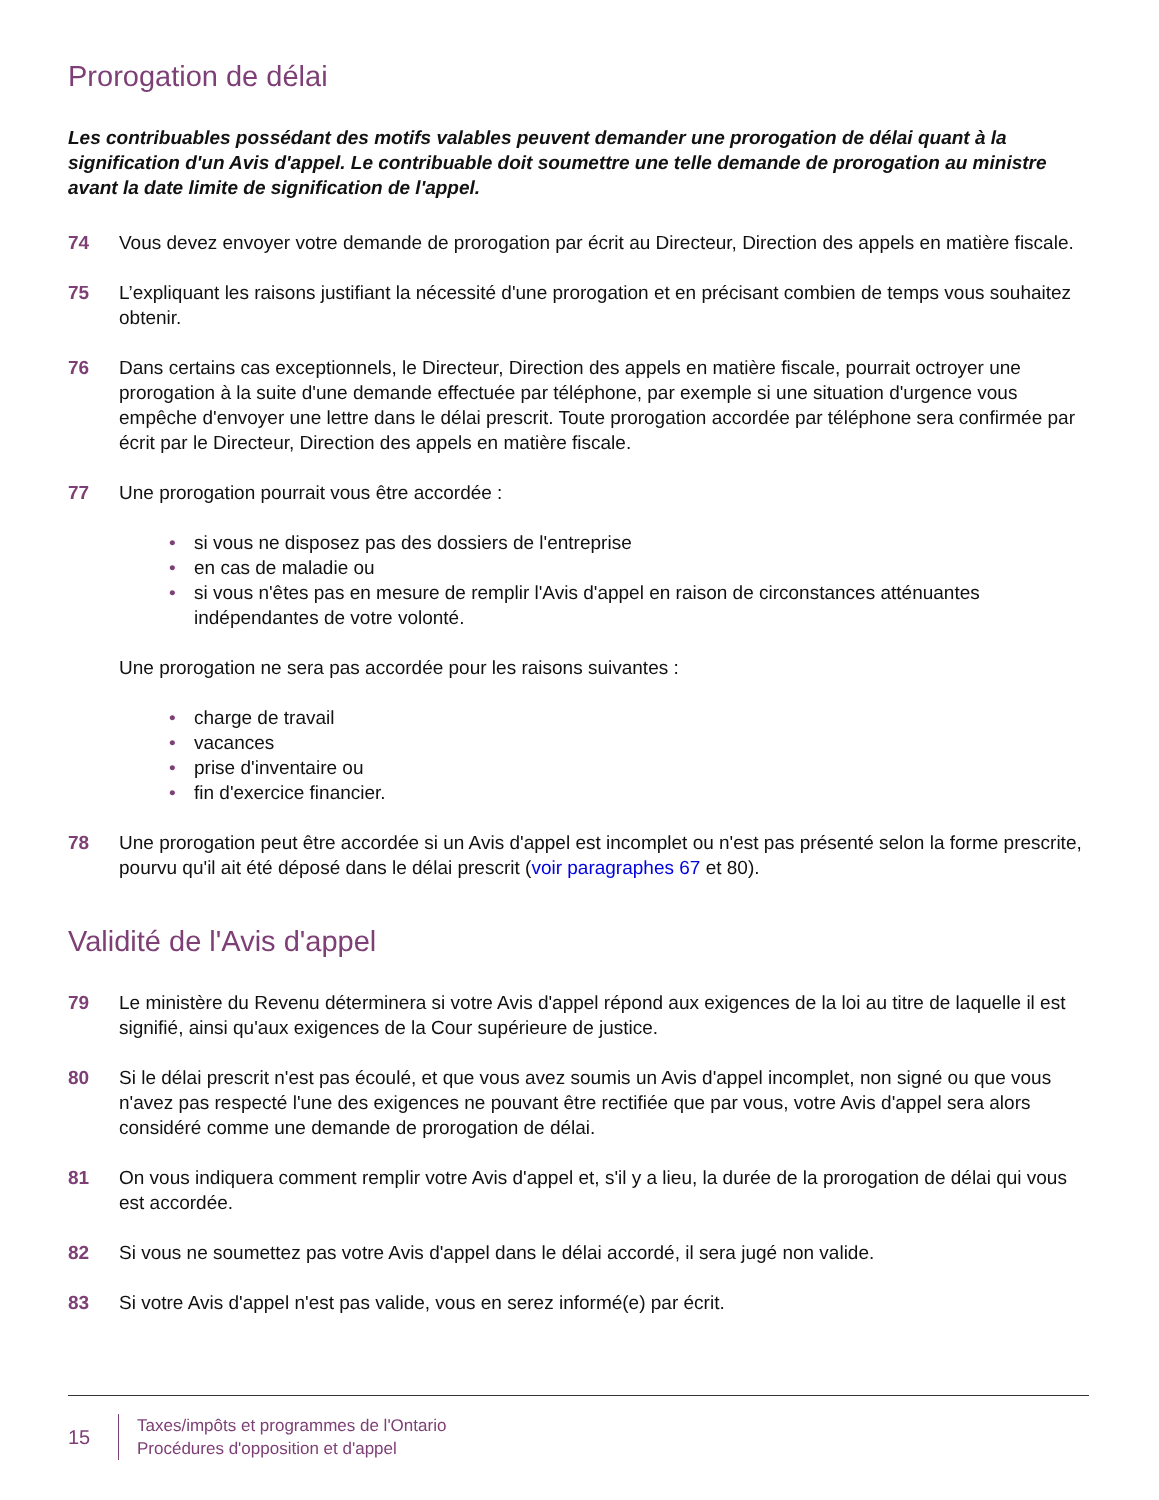Prorogation de délai
Les contribuables possédant des motifs valables peuvent demander une prorogation de délai quant à la signification d'un Avis d'appel. Le contribuable doit soumettre une telle demande de prorogation au ministre avant la date limite de signification de l'appel.
74 Vous devez envoyer votre demande de prorogation par écrit au Directeur, Direction des appels en matière fiscale.
75 L’expliquant les raisons justifiant la nécessité d'une prorogation et en précisant combien de temps vous souhaitez obtenir.
76 Dans certains cas exceptionnels, le Directeur, Direction des appels en matière fiscale, pourrait octroyer une prorogation à la suite d'une demande effectuée par téléphone, par exemple si une situation d'urgence vous empêche d'envoyer une lettre dans le délai prescrit. Toute prorogation accordée par téléphone sera confirmée par écrit par le Directeur, Direction des appels en matière fiscale.
77 Une prorogation pourrait vous être accordée :
• si vous ne disposez pas des dossiers de l'entreprise
• en cas de maladie ou
• si vous n'êtes pas en mesure de remplir l'Avis d'appel en raison de circonstances atténuantes indépendantes de votre volonté.
Une prorogation ne sera pas accordée pour les raisons suivantes :
• charge de travail
• vacances
• prise d'inventaire ou
• fin d'exercice financier.
78 Une prorogation peut être accordée si un Avis d'appel est incomplet ou n'est pas présenté selon la forme prescrite, pourvu qu'il ait été déposé dans le délai prescrit (voir paragraphes 67 et 80).
Validité de l'Avis d'appel
79 Le ministère du Revenu déterminera si votre Avis d'appel répond aux exigences de la loi au titre de laquelle il est signifié, ainsi qu'aux exigences de la Cour supérieure de justice.
80 Si le délai prescrit n'est pas écoulé, et que vous avez soumis un Avis d'appel incomplet, non signé ou que vous n'avez pas respecté l'une des exigences ne pouvant être rectifiée que par vous, votre Avis d'appel sera alors considéré comme une demande de prorogation de délai.
81 On vous indiquera comment remplir votre Avis d'appel et, s'il y a lieu, la durée de la prorogation de délai qui vous est accordée.
82 Si vous ne soumettez pas votre Avis d'appel dans le délai accordé, il sera jugé non valide.
83 Si votre Avis d'appel n'est pas valide, vous en serez informé(e) par écrit.
15
Taxes/impôts et programmes de l'Ontario
Procédures d'opposition et d'appel